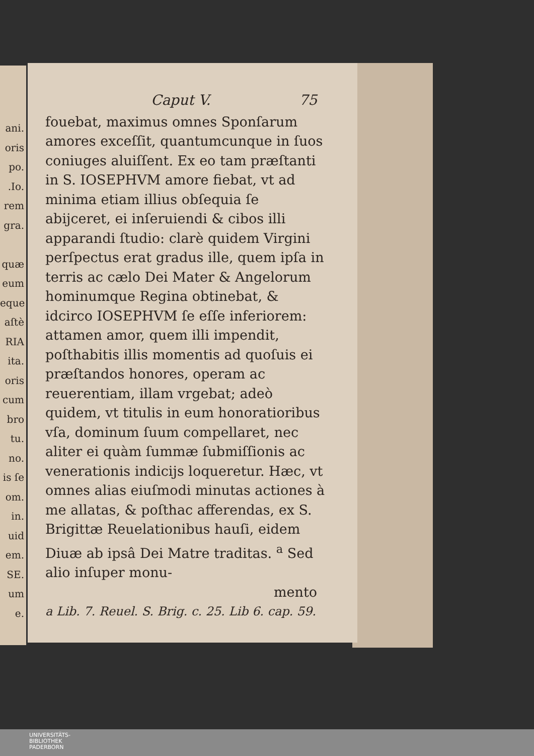ani.
oris
po.
.Io.
rem
gra.
quæ
eum
eque
aſtè
RIA
ita.
oris
cum
bro
tu.
no.
is ſe
om.
in.
uid
em.
SE.
um
e.
Caput V. 75
fouebat, maximus omnes Sponſarum amores exceſſit, quantumcunque in ſuos coniuges aluiſſent. Ex eo tam præſtanti in S. IOSEPHVM amore fiebat, vt ad minima etiam illius obſequia ſe abijceret, ei inſeruiendi & cibos illi apparandi ſtudio: clarè quidem Virgini perſpectus erat gradus ille, quem ipſa in terris ac cælo Dei Mater & Angelorum hominumque Regina obtinebat, & idcirco IOSEPHVM ſe eſſe inferiorem: attamen amor, quem illi impendit, poſthabitis illis momentis ad quoſuis ei præſtandos honores, operam ac reuerentiam, illam vrgebat; adeò quidem, vt titulis in eum honoratioribus vſa, dominum ſuum compellaret, nec aliter ei quàm ſummæ ſubmiſſionis ac venerationis indicijs loqueretur. Hæc, vt omnes alias eiuſmodi minutas actiones à me allatas, & poſthac afferendas, ex S. Brigittæ Reuelationibus hauſi, eidem Diuæ ab ipsâ Dei Matre traditas. <sup>a</sup> Sed alio inſuper monu-
mento
a Lib. 7. Reuel. S. Brig. c. 25. Lib 6. cap. 59.
UNIVERSITÄTS-
BIBLIOTHEK
PADERBORN